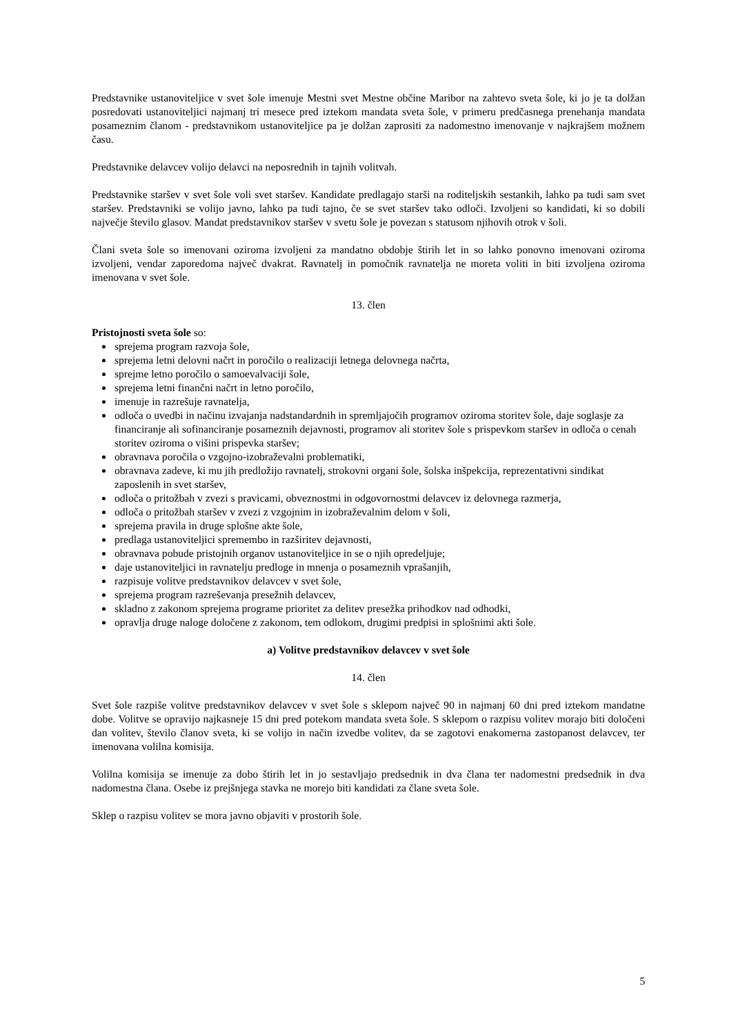Predstavnike ustanoviteljice v svet šole imenuje Mestni svet Mestne občine Maribor na zahtevo sveta šole, ki jo je ta dolžan posredovati ustanoviteljici najmanj tri mesece pred iztekom mandata sveta šole, v primeru predčasnega prenehanja mandata posameznim članom - predstavnikom ustanoviteljice pa je dolžan zaprositi za nadomestno imenovanje v najkrajšem možnem času.
Predstavnike delavcev volijo delavci na neposrednih in tajnih volitvah.
Predstavnike staršev v svet šole voli svet staršev. Kandidate predlagajo starši na roditeljskih sestankih, lahko pa tudi sam svet staršev. Predstavniki se volijo javno, lahko pa tudi tajno, če se svet staršev tako odloči. Izvoljeni so kandidati, ki so dobili največje število glasov. Mandat predstavnikov staršev v svetu šole je povezan s statusom njihovih otrok v šoli.
Člani sveta šole so imenovani oziroma izvoljeni za mandatno obdobje štirih let in so lahko ponovno imenovani oziroma izvoljeni, vendar zaporedoma največ dvakrat. Ravnatelj in pomočnik ravnatelja ne moreta voliti in biti izvoljena oziroma imenovana v svet šole.
13. člen
Pristojnosti sveta šole so:
sprejema program razvoja šole,
sprejema letni delovni načrt in poročilo o realizaciji letnega delovnega načrta,
sprejme letno poročilo o samoevalvaciji šole,
sprejema letni finančni načrt in letno poročilo,
imenuje in razrešuje ravnatelja,
odloča o uvedbi in načinu izvajanja nadstandardnih in spremljajočih programov oziroma storitev šole, daje soglasje za financiranje ali sofinanciranje posameznih dejavnosti, programov ali storitev šole s prispevkom staršev in odloča o cenah storitev oziroma o višini prispevka staršev;
obravnava poročila o vzgojno-izobraževalni problematiki,
obravnava zadeve, ki mu jih predložijo ravnatelj, strokovni organi šole, šolska inšpekcija, reprezentativni sindikat zaposlenih in svet staršev,
odloča o pritožbah v zvezi s pravicami, obveznostmi in odgovornostmi delavcev iz delovnega razmerja,
odloča o pritožbah staršev v zvezi z vzgojnim in izobraževalnim delom v šoli,
sprejema pravila in druge splošne akte šole,
predlaga ustanoviteljici spremembo in razširitev dejavnosti,
obravnava pobude pristojnih organov ustanoviteljice in se o njih opredeljuje;
daje ustanoviteljici in ravnatelju predloge in mnenja o posameznih vprašanjih,
razpisuje volitve predstavnikov delavcev v svet šole,
sprejema program razreševanja presežnih delavcev,
skladno z zakonom sprejema programe prioritet za delitev presežka prihodkov nad odhodki,
opravlja druge naloge določene z zakonom, tem odlokom, drugimi predpisi in splošnimi akti šole.
a) Volitve predstavnikov delavcev v svet šole
14. člen
Svet šole razpiše volitve predstavnikov delavcev v svet šole s sklepom največ 90 in najmanj 60 dni pred iztekom mandatne dobe. Volitve se opravijo najkasneje 15 dni pred potekom mandata sveta šole. S sklepom o razpisu volitev morajo biti določeni dan volitev, število članov sveta, ki se volijo in način izvedbe volitev, da se zagotovi enakomerna zastopanost delavcev, ter imenovana volilna komisija.
Volilna komisija se imenuje za dobo štirih let in jo sestavljajo predsednik in dva člana ter nadomestni predsednik in dva nadomestna člana. Osebe iz prejšnjega stavka ne morejo biti kandidati za člane sveta šole.
Sklep o razpisu volitev se mora javno objaviti v prostorih šole.
5